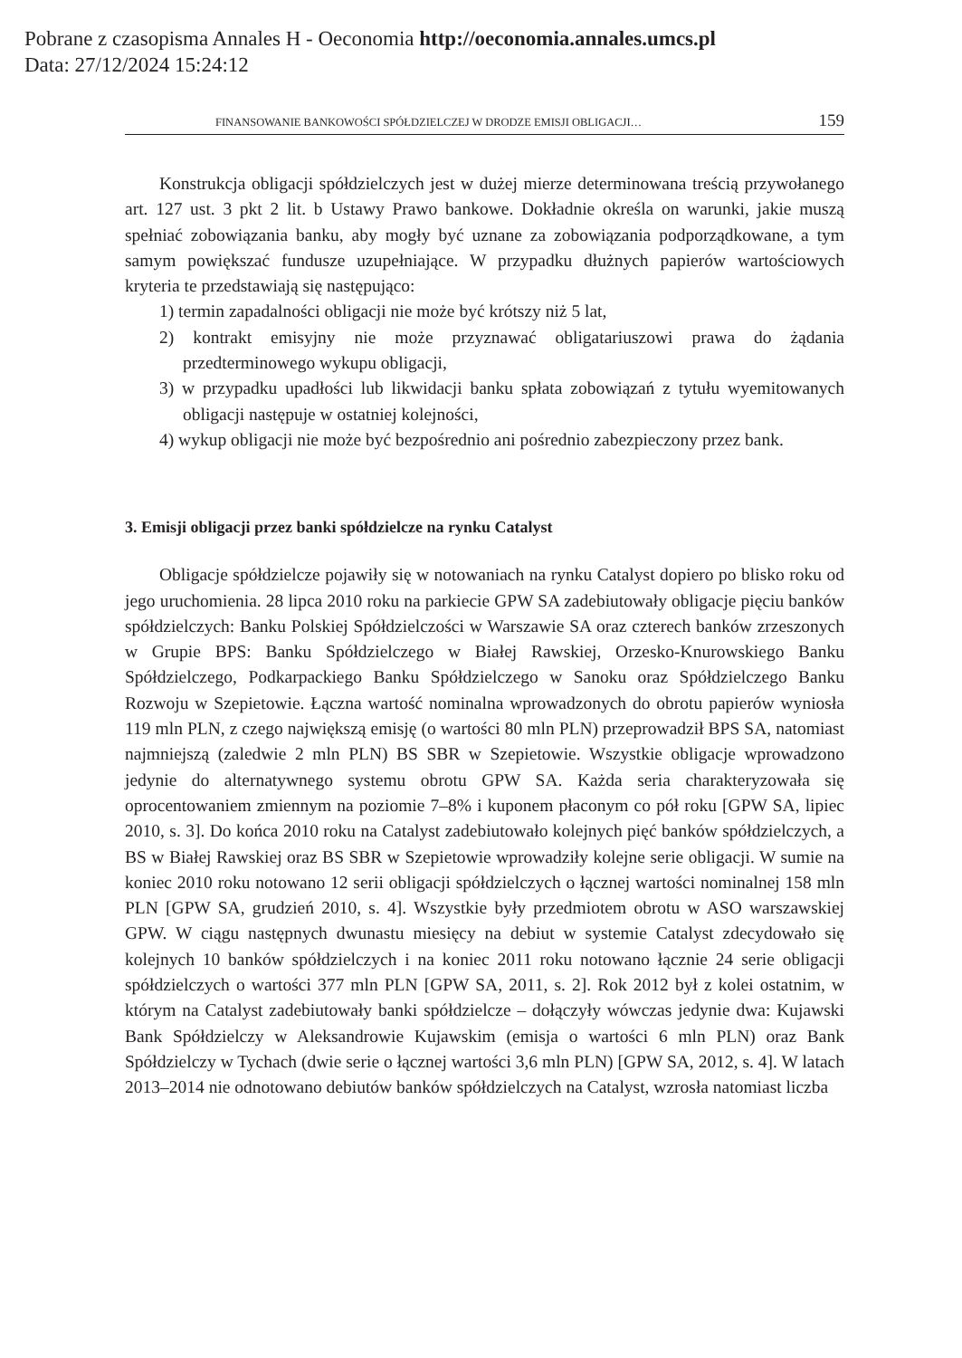Pobrane z czasopisma Annales H - Oeconomia http://oeconomia.annales.umcs.pl
Data: 27/12/2024 15:24:12
FINANSOWANIE BANKOWOŚCI SPÓŁDZIELCZEJ W DRODZE EMISJI OBLIGACJI… 159
Konstrukcja obligacji spółdzielczych jest w dużej mierze determinowana treścią przywołanego art. 127 ust. 3 pkt 2 lit. b Ustawy Prawo bankowe. Dokładnie określa on warunki, jakie muszą spełniać zobowiązania banku, aby mogły być uznane za zobowiązania podporządkowane, a tym samym powiększać fundusze uzupełniające. W przypadku dłużnych papierów wartościowych kryteria te przedstawiają się następująco:
1) termin zapadalności obligacji nie może być krótszy niż 5 lat,
2) kontrakt emisyjny nie może przyznawać obligatariuszowi prawa do żądania przedterminowego wykupu obligacji,
3) w przypadku upadłości lub likwidacji banku spłata zobowiązań z tytułu wyemitowanych obligacji następuje w ostatniej kolejności,
4) wykup obligacji nie może być bezpośrednio ani pośrednio zabezpieczony przez bank.
3. Emisji obligacji przez banki spółdzielcze na rynku Catalyst
Obligacje spółdzielcze pojawiły się w notowaniach na rynku Catalyst dopiero po blisko roku od jego uruchomienia. 28 lipca 2010 roku na parkiecie GPW SA zadebiutowały obligacje pięciu banków spółdzielczych: Banku Polskiej Spółdzielczości w Warszawie SA oraz czterech banków zrzeszonych w Grupie BPS: Banku Spółdzielczego w Białej Rawskiej, Orzesko-Knurowskiego Banku Spółdzielczego, Podkarpackiego Banku Spółdzielczego w Sanoku oraz Spółdzielczego Banku Rozwoju w Szepietowie. Łączna wartość nominalna wprowadzonych do obrotu papierów wyniosła 119 mln PLN, z czego największą emisję (o wartości 80 mln PLN) przeprowadził BPS SA, natomiast najmniejszą (zaledwie 2 mln PLN) BS SBR w Szepietowie. Wszystkie obligacje wprowadzono jedynie do alternatywnego systemu obrotu GPW SA. Każda seria charakteryzowała się oprocentowaniem zmiennym na poziomie 7–8% i kuponem płaconym co pół roku [GPW SA, lipiec 2010, s. 3]. Do końca 2010 roku na Catalyst zadebiutowało kolejnych pięć banków spółdzielczych, a BS w Białej Rawskiej oraz BS SBR w Szepietowie wprowadziły kolejne serie obligacji. W sumie na koniec 2010 roku notowano 12 serii obligacji spółdzielczych o łącznej wartości nominalnej 158 mln PLN [GPW SA, grudzień 2010, s. 4]. Wszystkie były przedmiotem obrotu w ASO warszawskiej GPW. W ciągu następnych dwunastu miesięcy na debiut w systemie Catalyst zdecydowało się kolejnych 10 banków spółdzielczych i na koniec 2011 roku notowano łącznie 24 serie obligacji spółdzielczych o wartości 377 mln PLN [GPW SA, 2011, s. 2]. Rok 2012 był z kolei ostatnim, w którym na Catalyst zadebiutowały banki spółdzielcze – dołączyły wówczas jedynie dwa: Kujawski Bank Spółdzielczy w Aleksandrowie Kujawskim (emisja o wartości 6 mln PLN) oraz Bank Spółdzielczy w Tychach (dwie serie o łącznej wartości 3,6 mln PLN) [GPW SA, 2012, s. 4]. W latach 2013–2014 nie odnotowano debiutów banków spółdzielczych na Catalyst, wzrosła natomiast liczba